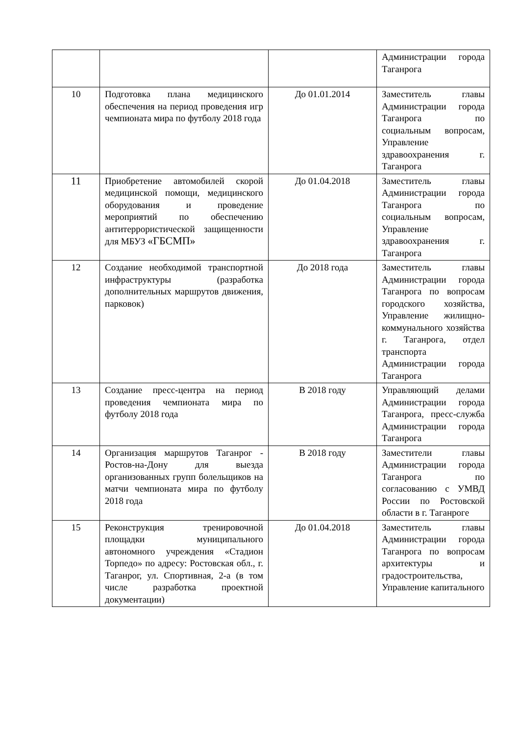| | | | Администрации города Таганрога |
| 10 | Подготовка плана медицинского обеспечения на период проведения игр чемпионата мира по футболу 2018 года | До 01.01.2014 | Заместитель главы Администрации города Таганрога по социальным вопросам, Управление здравоохранения г. Таганрога |
| 11 | Приобретение автомобилей скорой медицинской помощи, медицинского оборудования и проведение мероприятий по обеспечению антитеррористической защищенности для МБУЗ «ГБСМП» | До 01.04.2018 | Заместитель главы Администрации города Таганрога по социальным вопросам, Управление здравоохранения г. Таганрога |
| 12 | Создание необходимой транспортной инфраструктуры (разработка дополнительных маршрутов движения, парковок) | До 2018 года | Заместитель главы Администрации города Таганрога по вопросам городского хозяйства, Управление жилищно-коммунального хозяйства г. Таганрога, отдел транспорта Администрации города Таганрога |
| 13 | Создание пресс-центра на период проведения чемпионата мира по футболу 2018 года | В 2018 году | Управляющий делами Администрации города Таганрога, пресс-служба Администрации города Таганрога |
| 14 | Организация маршрутов Таганрог - Ростов-на-Дону для выезда организованных групп болельщиков на матчи чемпионата мира по футболу 2018 года | В 2018 году | Заместители главы Администрации города Таганрога по согласованию с УМВД России по Ростовской области в г. Таганроге |
| 15 | Реконструкция тренировочной площадки муниципального автономного учреждения «Стадион Торпедо» по адресу: Ростовская обл., г. Таганрог, ул. Спортивная, 2-а (в том числе разработка проектной документации) | До 01.04.2018 | Заместитель главы Администрации города Таганрога по вопросам архитектуры и градостроительства, Управление капитального |